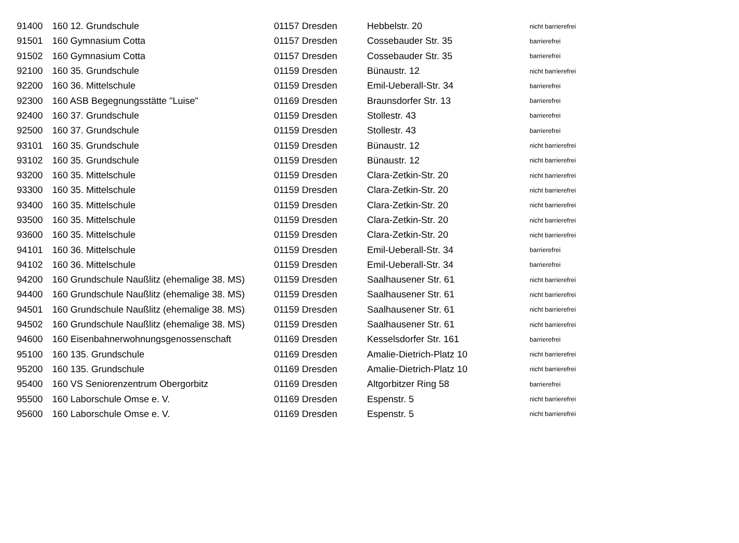| 91400 | 160 12. Grundschule | 01157 Dresden | Hebbelstr. 20 | nicht barrierefrei |
| 91501 | 160 Gymnasium Cotta | 01157 Dresden | Cossebauder Str. 35 | barrierefrei |
| 91502 | 160 Gymnasium Cotta | 01157 Dresden | Cossebauder Str. 35 | barrierefrei |
| 92100 | 160 35. Grundschule | 01159 Dresden | Bünaustr. 12 | nicht barrierefrei |
| 92200 | 160 36. Mittelschule | 01159 Dresden | Emil-Ueberall-Str. 34 | barrierefrei |
| 92300 | 160 ASB Begegnungsstätte "Luise" | 01169 Dresden | Braunsdorfer Str. 13 | barrierefrei |
| 92400 | 160 37. Grundschule | 01159 Dresden | Stollestr. 43 | barrierefrei |
| 92500 | 160 37. Grundschule | 01159 Dresden | Stollestr. 43 | barrierefrei |
| 93101 | 160 35. Grundschule | 01159 Dresden | Bünaustr. 12 | nicht barrierefrei |
| 93102 | 160 35. Grundschule | 01159 Dresden | Bünaustr. 12 | nicht barrierefrei |
| 93200 | 160 35. Mittelschule | 01159 Dresden | Clara-Zetkin-Str. 20 | nicht barrierefrei |
| 93300 | 160 35. Mittelschule | 01159 Dresden | Clara-Zetkin-Str. 20 | nicht barrierefrei |
| 93400 | 160 35. Mittelschule | 01159 Dresden | Clara-Zetkin-Str. 20 | nicht barrierefrei |
| 93500 | 160 35. Mittelschule | 01159 Dresden | Clara-Zetkin-Str. 20 | nicht barrierefrei |
| 93600 | 160 35. Mittelschule | 01159 Dresden | Clara-Zetkin-Str. 20 | nicht barrierefrei |
| 94101 | 160 36. Mittelschule | 01159 Dresden | Emil-Ueberall-Str. 34 | barrierefrei |
| 94102 | 160 36. Mittelschule | 01159 Dresden | Emil-Ueberall-Str. 34 | barrierefrei |
| 94200 | 160 Grundschule Naußlitz (ehemalige 38. MS) | 01159 Dresden | Saalhausener Str. 61 | nicht barrierefrei |
| 94400 | 160 Grundschule Naußlitz (ehemalige 38. MS) | 01159 Dresden | Saalhausener Str. 61 | nicht barrierefrei |
| 94501 | 160 Grundschule Naußlitz (ehemalige 38. MS) | 01159 Dresden | Saalhausener Str. 61 | nicht barrierefrei |
| 94502 | 160 Grundschule Naußlitz (ehemalige 38. MS) | 01159 Dresden | Saalhausener Str. 61 | nicht barrierefrei |
| 94600 | 160 Eisenbahnerwohnungsgenossenschaft | 01169 Dresden | Kesselsdorfer Str. 161 | barrierefrei |
| 95100 | 160 135. Grundschule | 01169 Dresden | Amalie-Dietrich-Platz 10 | nicht barrierefrei |
| 95200 | 160 135. Grundschule | 01169 Dresden | Amalie-Dietrich-Platz 10 | nicht barrierefrei |
| 95400 | 160 VS Seniorenzentrum Obergorbitz | 01169 Dresden | Altgorbitzer Ring 58 | barrierefrei |
| 95500 | 160 Laborschule Omse e. V. | 01169 Dresden | Espenstr. 5 | nicht barrierefrei |
| 95600 | 160 Laborschule Omse e. V. | 01169 Dresden | Espenstr. 5 | nicht barrierefrei |